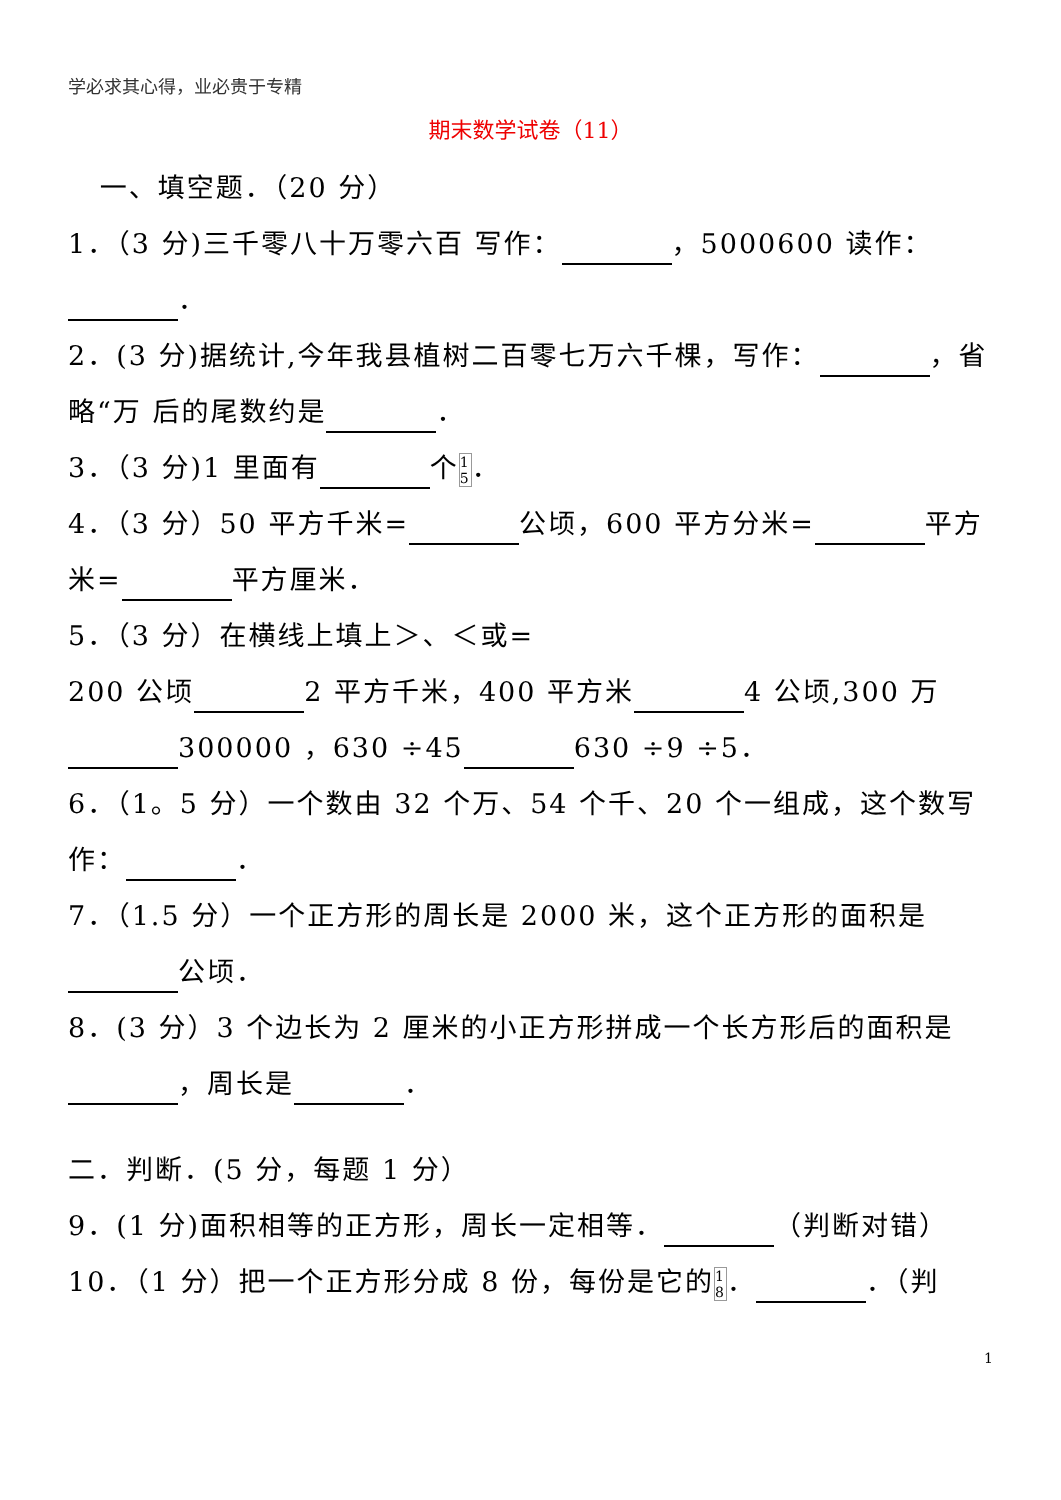学必求其心得，业必贵于专精
期末数学试卷（11）
一、填空题．（20 分）
1．（3 分)三千零八十万零六百 写作： ，5000600 读作： ．
2．(3 分)据统计,今年我县植树二百零七万六千棵，写作： ，省略“万 后的尾数约是 ．
3．（3 分)1 里面有 个1
5．
4．（3 分）50 平方千米= 公顷，600 平方分米= 平方米= 平方厘米．
5．（3 分）在横线上填上＞、＜或=
200 公顷 2 平方千米，400 平方米 4 公顷,300 万 300000 ，630 ÷45 630 ÷9 ÷5．
6．（1。5 分）一个数由 32 个万、54 个千、20 个一组成，这个数写作： ．
7．（1.5 分）一个正方形的周长是 2000 米，这个正方形的面积是 公顷．
8．(3 分）3 个边长为 2 厘米的小正方形拼成一个长方形后的面积是 ，周长是 ．
二．判断．(5 分，每题 1 分）
9．(1 分)面积相等的正方形，周长一定相等． （判断对错）
10．（1 分）把一个正方形分成 8 份，每份是它的1
8． ．（判
1